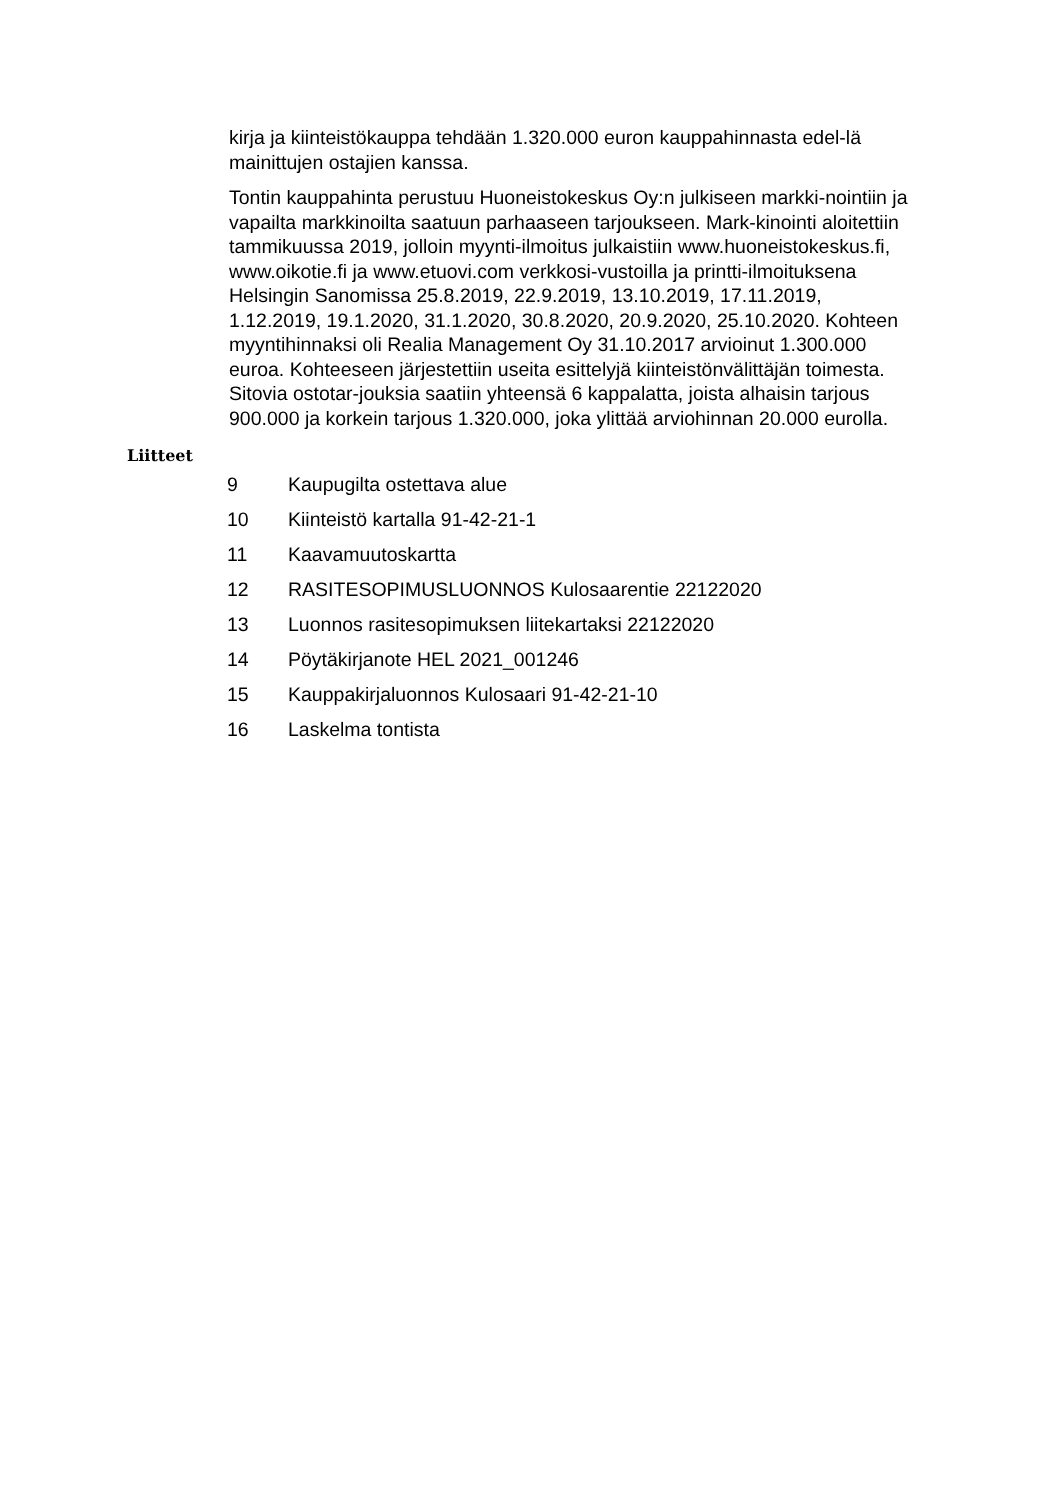kirja ja kiinteistökauppa tehdään 1.320.000 euron kauppahinnasta edel-lä mainittujen ostajien kanssa.
Tontin kauppahinta perustuu Huoneistokeskus Oy:n julkiseen markki-nointiin ja vapailta markkinoilta saatuun parhaaseen tarjoukseen. Mark-kinointi aloitettiin tammikuussa 2019, jolloin myynti-ilmoitus julkaistiin www.huoneistokeskus.fi, www.oikotie.fi ja www.etuovi.com verkkosi-vustoilla ja printti-ilmoituksena Helsingin Sanomissa 25.8.2019, 22.9.2019, 13.10.2019, 17.11.2019, 1.12.2019, 19.1.2020, 31.1.2020, 30.8.2020, 20.9.2020, 25.10.2020. Kohteen myyntihinnaksi oli Realia Management Oy 31.10.2017 arvioinut 1.300.000 euroa. Kohteeseen järjestettiin useita esittelyjä kiinteistönvälittäjän toimesta. Sitovia ostotar-jouksia saatiin yhteensä 6 kappalatta, joista alhaisin tarjous 900.000 ja korkein tarjous 1.320.000, joka ylittää arviohinnan 20.000 eurolla.
Liitteet
| 9 | Kaupugilta ostettava alue |
| 10 | Kiinteistö kartalla 91-42-21-1 |
| 11 | Kaavamuutoskartta |
| 12 | RASITESOPIMUSLUONNOS Kulosaarentie 22122020 |
| 13 | Luonnos rasitesopimuksen liitekartaksi 22122020 |
| 14 | Pöytäkirjanote HEL 2021_001246 |
| 15 | Kauppakirjaluonnos Kulosaari 91-42-21-10 |
| 16 | Laskelma tontista |